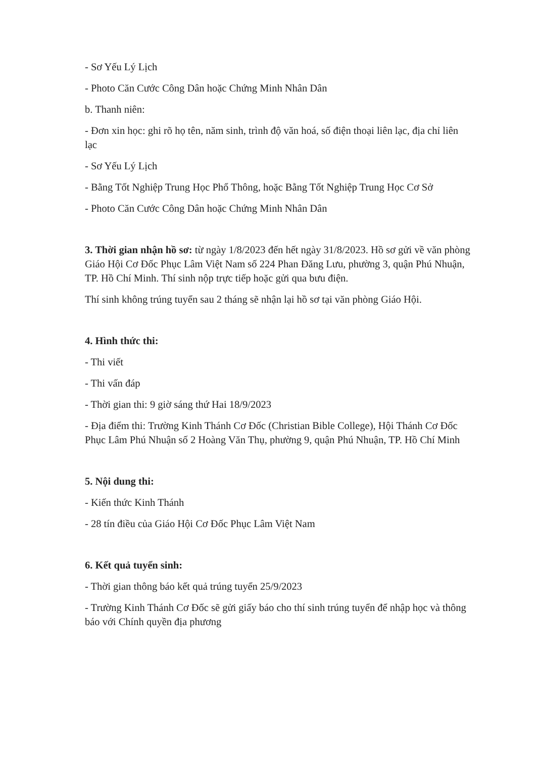- Sơ Yếu Lý Lịch
- Photo Căn Cước Công Dân hoặc Chứng Minh Nhân Dân
b. Thanh niên:
- Đơn xin học: ghi rõ họ tên, năm sinh, trình độ văn hoá, số điện thoại liên lạc, địa chỉ liên lạc
- Sơ Yếu Lý Lịch
- Bằng Tốt Nghiệp Trung Học Phổ Thông, hoặc Bằng Tốt Nghiệp Trung Học Cơ Sở
- Photo Căn Cước Công Dân hoặc Chứng Minh Nhân Dân
3. Thời gian nhận hồ sơ: từ ngày 1/8/2023 đến hết ngày 31/8/2023. Hồ sơ gửi về văn phòng Giáo Hội Cơ Đốc Phục Lâm Việt Nam số 224 Phan Đăng Lưu, phường 3, quận Phú Nhuận, TP. Hồ Chí Minh. Thí sinh nộp trực tiếp hoặc gửi qua bưu điện.
Thí sinh không trúng tuyển sau 2 tháng sẽ nhận lại hồ sơ tại văn phòng Giáo Hội.
4. Hình thức thi:
- Thi viết
- Thi vấn đáp
- Thời gian thi: 9 giờ sáng thứ Hai 18/9/2023
- Địa điểm thi: Trường Kinh Thánh Cơ Đốc (Christian Bible College), Hội Thánh Cơ Đốc Phục Lâm Phú Nhuận số 2 Hoàng Văn Thụ, phường 9, quận Phú Nhuận, TP. Hồ Chí Minh
5. Nội dung thi:
- Kiến thức Kinh Thánh
- 28 tín điều của Giáo Hội Cơ Đốc Phục Lâm Việt Nam
6. Kết quả tuyển sinh:
- Thời gian thông báo kết quả trúng tuyển 25/9/2023
- Trường Kinh Thánh Cơ Đốc sẽ gửi giấy báo cho thí sinh trúng tuyển để nhập học và thông báo với Chính quyền địa phương